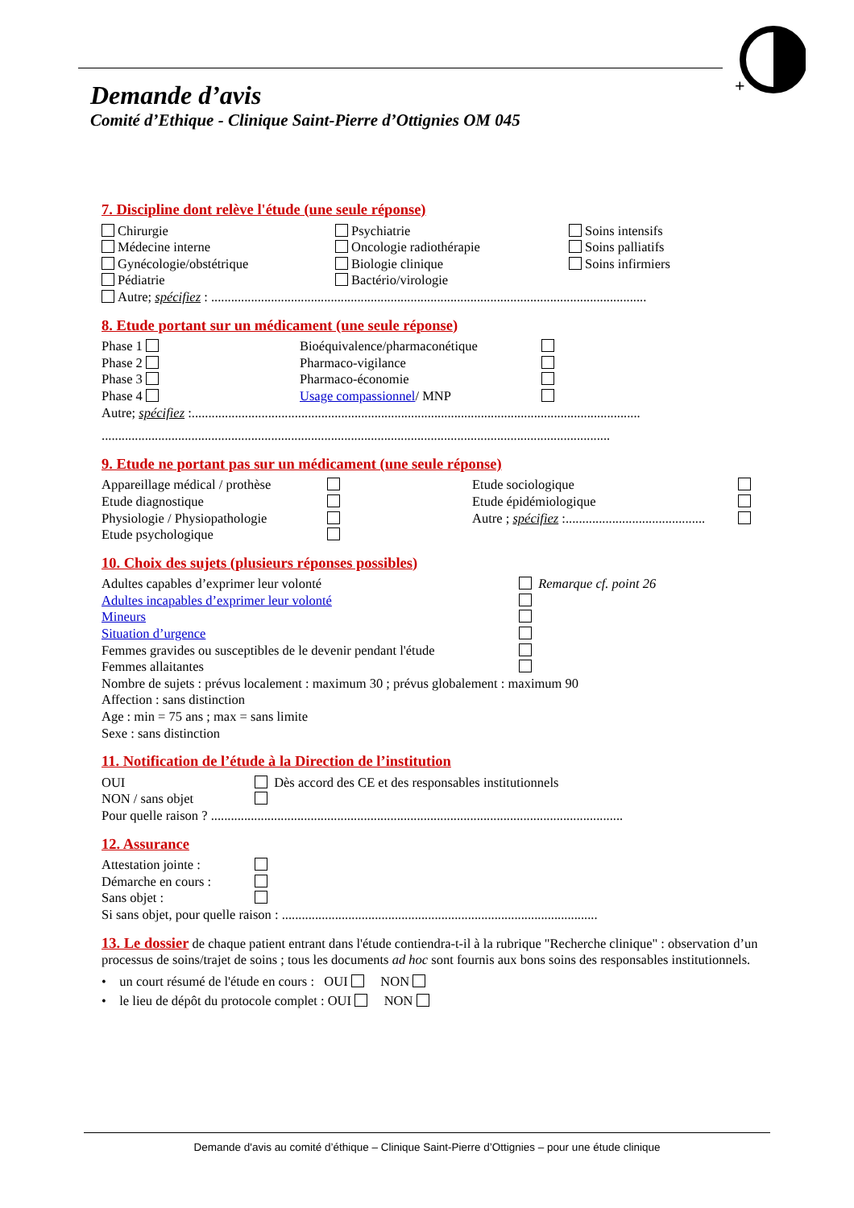+
Demande d’avis
Comité d’Ethique - Clinique Saint-Pierre d’Ottignies OM 045
7. Discipline dont relève l'étude (une seule réponse)
Chirurgie
Médecine interne
Gynécologie/obstétrique
Pédiatrie
Psychiatrie
Oncologie radiothérapie
Biologie clinique
Bactério/virologie
Soins intensifs
Soins palliatifs
Soins infirmiers
Autre; spécifiez : ...................................................................................................................................
8. Etude portant sur un médicament (une seule réponse)
Phase 1
Phase 2
Phase 3
Phase 4
Bioéquivalence/pharmaconétique
Pharmaco-vigilance
Pharmaco-économie
Usage compassionnel/ MNP
Autre; spécifiez :.......................................................................................................................................
.........................................................................................................................................................
9. Etude ne portant pas sur un médicament (une seule réponse)
Appareillage médical / prothèse
Etude diagnostique
Physiologie / Physiopathologie
Etude psychologique
Etude sociologique
Etude épidémiologique
Autre ; spécifiez :..........................................
10. Choix des sujets (plusieurs réponses possibles)
Adultes capables d’exprimer leur volonté
Adultes incapables d’exprimer leur volonté
Mineurs
Situation d’urgence
Femmes gravides ou susceptibles de le devenir pendant l'étude
Femmes allaitantes
Remarque cf. point 26
Nombre de sujets : prévus localement : maximum 30 ; prévus globalement : maximum 90
Affection : sans distinction
Age : min = 75 ans ; max = sans limite
Sexe : sans distinction
11. Notification de l’étude à la Direction de l’institution
OUI
NON / sans objet
Dès accord des CE et des responsables institutionnels
Pour quelle raison ? ............................................................................................................................
12. Assurance
Attestation jointe :
Démarche en cours :
Sans objet :
Si sans objet, pour quelle raison : ...............................................................................................
13. Le dossier de chaque patient entrant dans l'étude contiendra-t-il à la rubrique "Recherche clinique" : observation d’un processus de soins/trajet de soins ; tous les documents ad hoc sont fournis aux bons soins des responsables institutionnels.
• un court résumé de l'étude en cours : OUI NON
• le lieu de dépôt du protocole complet : OUI NON
Demande d'avis au comité d’éthique – Clinique Saint-Pierre d’Ottignies – pour une étude clinique